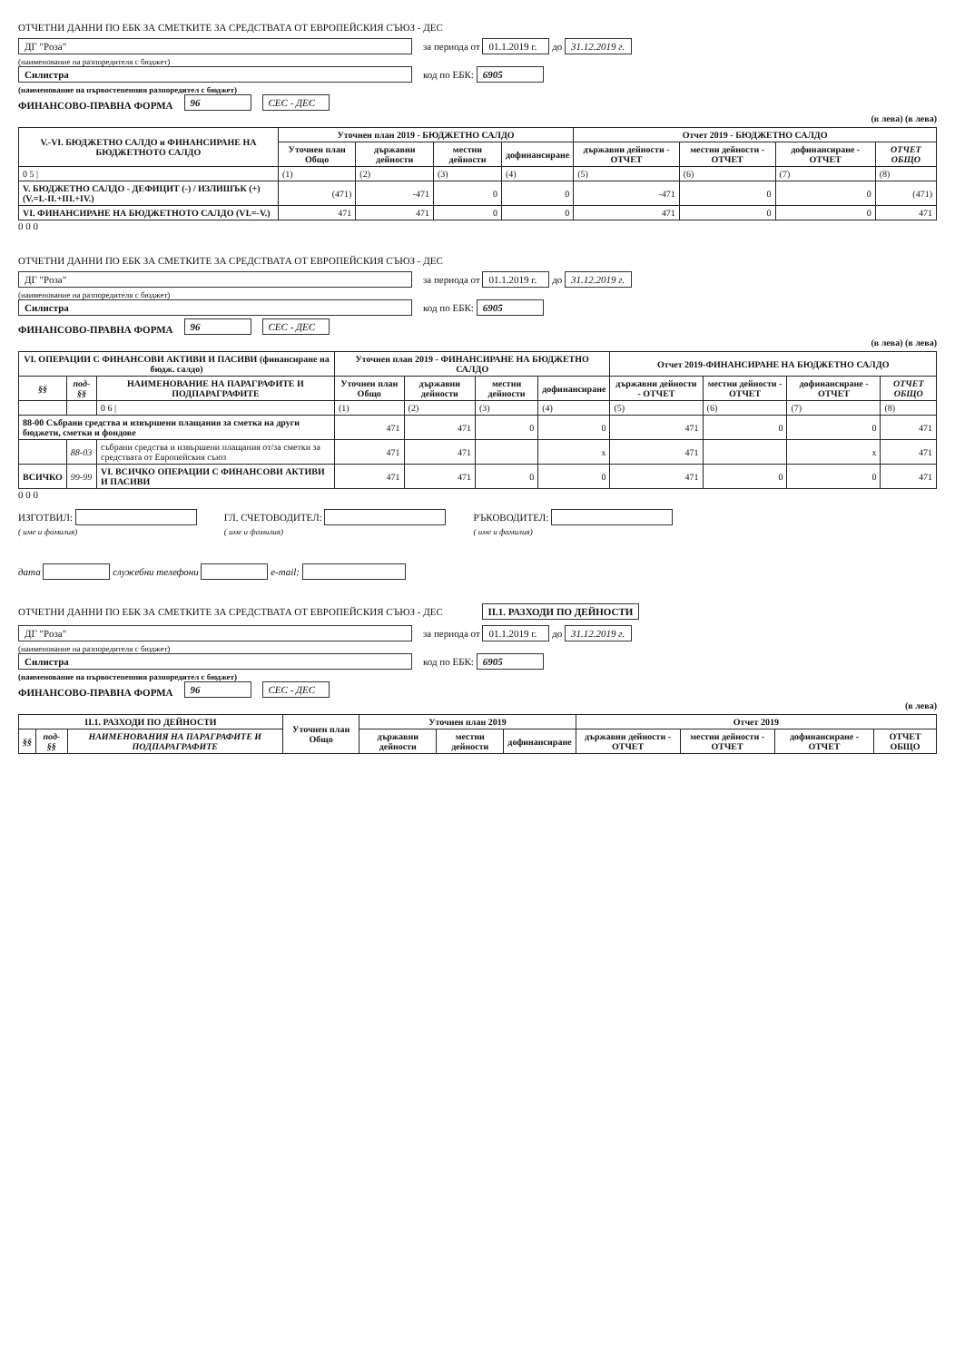ОТЧЕТНИ ДАННИ ПО ЕБК ЗА СМЕТКИТЕ ЗА СРЕДСТВАТА ОТ ЕВРОПЕЙСКИЯ СЪЮЗ - ДЕС
ДГ "Роза" за периода от 01.1.2019 г. до 31.12.2019 г.
(наименование на разпоредителя с бюджет)
Силистра код по ЕБК: 6905
(наименование на първостепенния разпоредител с бюджет)
ФИНАНСОВО-ПРАВНА ФОРМА 96 СЕС - ДЕС
(в лева) (в лева)
| V.-VI. БЮДЖЕТНО САЛДО и ФИНАНСИРАНЕ НА БЮДЖЕТНОТО САЛДО | Уточнен план 2019 - БЮДЖЕТНО САЛДО | | | | Отчет 2019 - БЮДЖЕТНО САЛДО | | | |
| --- | --- | --- | --- | --- | --- | --- | --- | --- |
| | Уточнен план Общо | държавни дейности | местни дейности | дофинансиране | държавни дейности - ОТЧЕТ | местни дейности - ОТЧЕТ | дофинансиране - ОТЧЕТ | ОТЧЕТ ОБЩО |
| 0 5 / | (1) | (2) | (3) | (4) | (5) | (6) | (7) | (8) |
| V. БЮДЖЕТНО САЛДО - ДЕФИЦИТ (-) / ИЗЛИШЪК (+) (V.=I.-II.+III.+IV.) | (471) | -471 | 0 | 0 | -471 | 0 | 0 | (471) |
| VI. ФИНАНСИРАНЕ НА БЮДЖЕТНОТО САЛДО (VI.=-V.) | 471 | 471 | 0 | 0 | 471 | 0 | 0 | 471 |
0 0 0
ОТЧЕТНИ ДАННИ ПО ЕБК ЗА СМЕТКИТЕ ЗА СРЕДСТВАТА ОТ ЕВРОПЕЙСКИЯ СЪЮЗ - ДЕС
ДГ "Роза" за периода от 01.1.2019 г. до 31.12.2019 г.
(наименование на разпоредителя с бюджет)
Силистра код по ЕБК: 6905
ФИНАНСОВО-ПРАВНА ФОРМА 96 СЕС - ДЕС
(в лева) (в лева)
| VI. ОПЕРАЦИИ С ФИНАНСОВИ АКТИВИ И ПАСИВИ (финансиране на бюдж. салдо) | | | Уточнен план 2019 - ФИНАНСИРАНЕ НА БЮДЖЕТНО САЛДО | | | | Отчет 2019-ФИНАНСИРАНЕ НА БЮДЖЕТНО САЛДО | | | |
| --- | --- | --- | --- | --- | --- | --- | --- | --- | --- | --- |
| §§ | под-§§ | НАИМЕНОВАНИЕ НА ПАРАГРАФИТЕ И ПОДПАРАГРАФИТЕ | Уточнен план Общо | държавни дейности | местни дейности | дофинансиране | държавни дейности - ОТЧЕТ | местни дейности - ОТЧЕТ | дофинансиране - ОТЧЕТ | ОТЧЕТ ОБЩО |
| | | 0 6 / | (1) | (2) | (3) | (4) | (5) | (6) | (7) | (8) |
| 88-00 Събрани средства и извършени плащания за сметка на други бюджети, сметки и фондове | | | 471 | 471 | 0 | 0 | 471 | 0 | 0 | 471 |
| | 88-03 | събрани средства и извършени плащания от/за сметки за средствата от Европейския съюз | 471 | 471 | | x | 471 | | x | 471 |
| ВСИЧКО | 99-99 | VI. ВСИЧКО ОПЕРАЦИИ С ФИНАНСОВИ АКТИВИ И ПАСИВИ | 471 | 471 | 0 | 0 | 471 | 0 | 0 | 471 |
0 0 0
ИЗГОТВИЛ:
( име и фамилия)
ГЛ. СЧЕТОВОДИТЕЛ:
( име и фамилия)
РЪКОВОДИТЕЛ:
( име и фамилия)
дата служебни телефони e-mail:
ОТЧЕТНИ ДАННИ ПО ЕБК ЗА СМЕТКИТЕ ЗА СРЕДСТВАТА ОТ ЕВРОПЕЙСКИЯ СЪЮЗ - ДЕС II.1. РАЗХОДИ ПО ДЕЙНОСТИ
ДГ "Роза" за периода от 01.1.2019 г. до 31.12.2019 г.
(наименование на разпоредителя с бюджет)
Силистра код по ЕБК: 6905
(наименование на първостепенния разпоредител с бюджет)
ФИНАНСОВО-ПРАВНА ФОРМА 96 СЕС - ДЕС
(в лева)
| II.1. РАЗХОДИ ПО ДЕЙНОСТИ | | | Уточнен план Общо | Уточнен план 2019 | | | Отчет 2019 | | | |
| --- | --- | --- | --- | --- | --- | --- | --- | --- | --- | --- |
| §§ | под-§§ | НАИМЕНОВАНИЯ НА ПАРАГРАФИТЕ И ПОДПАРАГРАФИТЕ | | държавни дейности | местни дейности | дофинансиране | държавни дейности - ОТЧЕТ | местни дейности - ОТЧЕТ | дофинансиране - ОТЧЕТ | ОТЧЕТ ОБЩО |